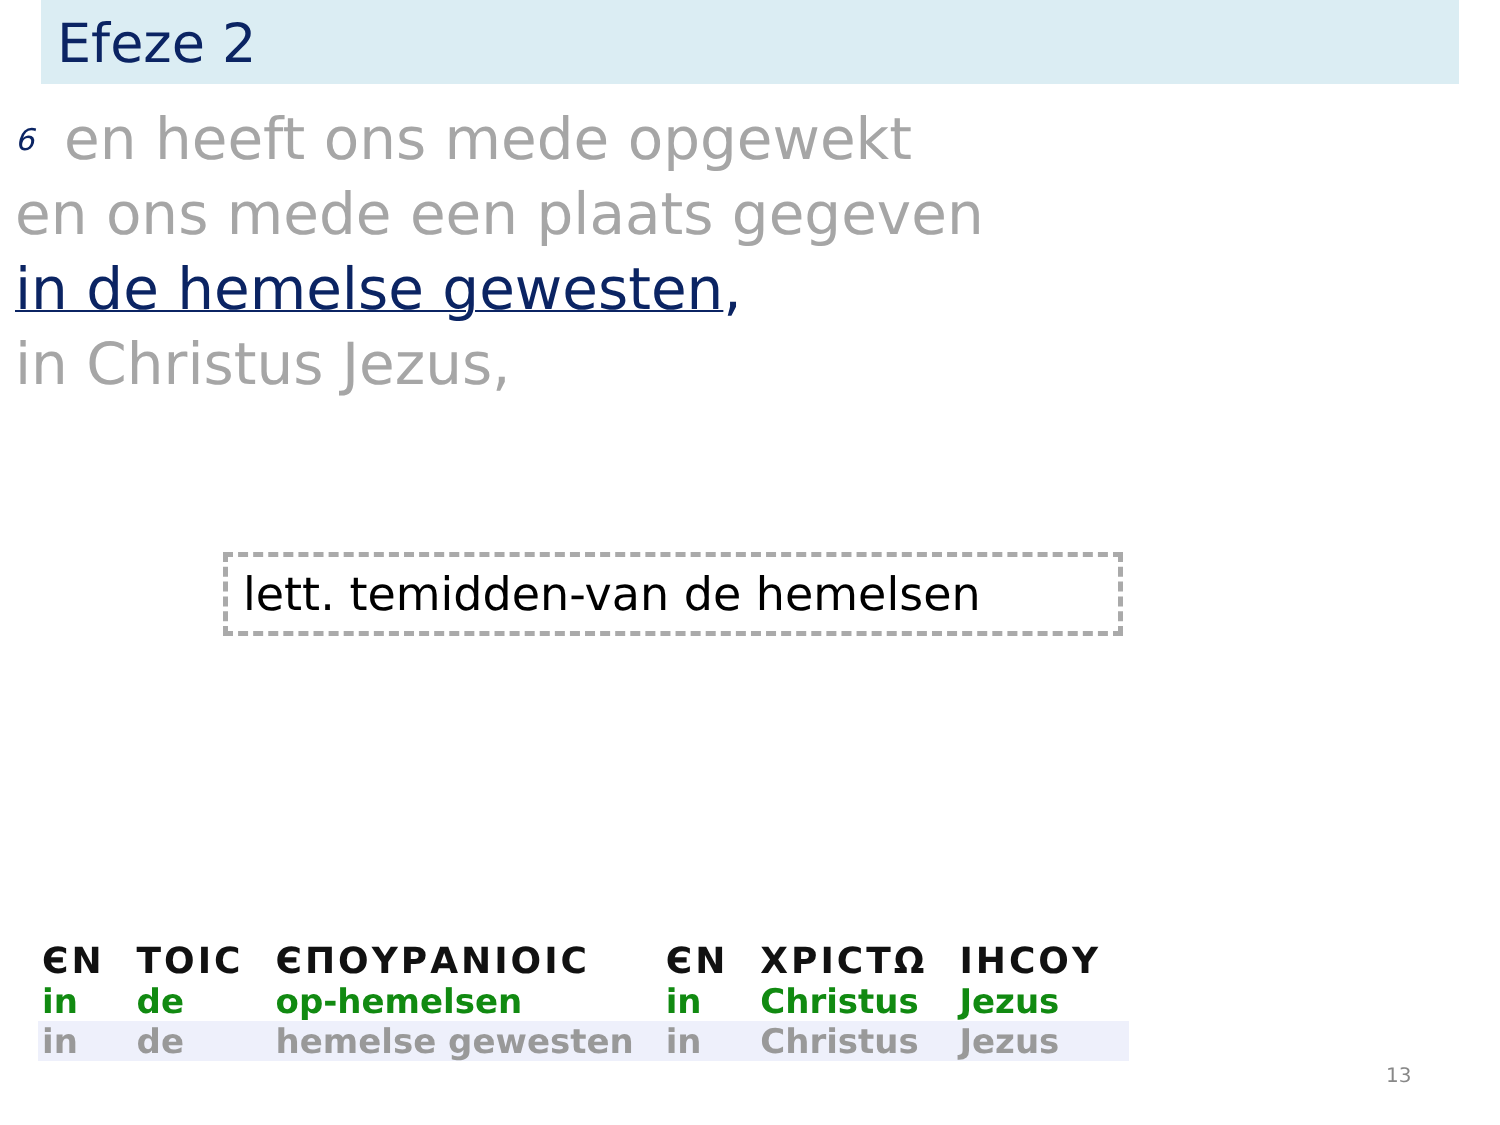Efeze 2
<sup>6</sup> en heeft ons mede opgewekt
en ons mede een plaats gegeven
in de hemelse gewesten,
in Christus Jezus,
lett. temidden-van de hemelsen
| ЄΝ | ΤΟΙϹ | ЄΠΟΥΡΑΝΙΟΙϹ | ЄΝ | ΧΡΙϹΤΩ | ΙΗϹΟΥ |
| --- | --- | --- | --- | --- | --- |
| in | de | op-hemelsen | in | Christus | Jezus |
| in | de | hemelse gewesten | in | Christus | Jezus |
13